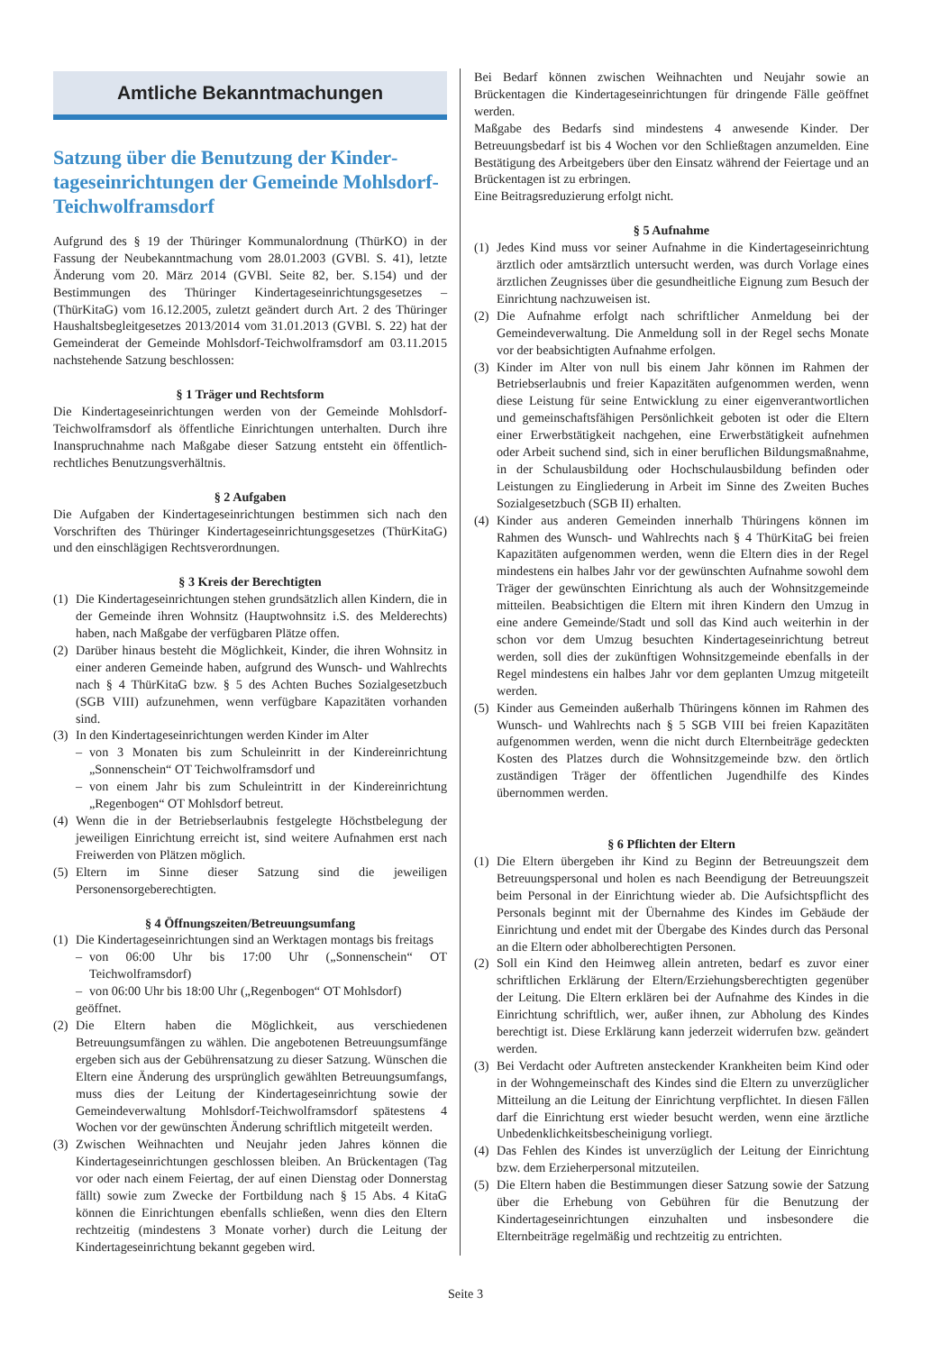Amtliche Bekanntmachungen
Satzung über die Benutzung der Kinder­tageseinrichtungen der Gemeinde Mohlsdorf-Teichwolframsdorf
Aufgrund des § 19 der Thüringer Kommunalordnung (ThürKO) in der Fassung der Neubekanntmachung vom 28.01.2003 (GVBl. S. 41), letzte Änderung vom 20. März 2014 (GVBl. Seite 82, ber. S.154) und der Bestimmungen des Thüringer Kindertageseinrichtungsgesetzes – (ThürKitaG) vom 16.12.2005, zuletzt geändert durch Art. 2 des Thüringer Haushaltsbegleitgesetzes 2013/2014 vom 31.01.2013 (GVBl. S. 22) hat der Gemeinderat der Gemeinde Mohlsdorf-Teichwolframsdorf am 03.11.2015 nachstehende Satzung beschlossen:
§ 1 Träger und Rechtsform
Die Kindertageseinrichtungen werden von der Gemeinde Mohlsdorf-Teichwolframsdorf als öffentliche Einrichtungen unterhalten. Durch ihre Inanspruchnahme nach Maßgabe dieser Satzung entsteht ein öffentlich-rechtliches Benutzungsverhältnis.
§ 2 Aufgaben
Die Aufgaben der Kindertageseinrichtungen bestimmen sich nach den Vorschriften des Thüringer Kindertageseinrichtungsgesetzes (ThürKitaG) und den einschlägigen Rechtsverordnungen.
§ 3 Kreis der Berechtigten
(1)
Die Kindertageseinrichtungen stehen grundsätzlich allen Kindern, die in der Gemeinde ihren Wohnsitz (Hauptwohnsitz i.S. des Melderechts) haben, nach Maßgabe der verfügbaren Plätze offen.
(2)
Darüber hinaus besteht die Möglichkeit, Kinder, die ihren Wohnsitz in einer anderen Gemeinde haben, aufgrund des Wunsch- und Wahlrechts nach § 4 ThürKitaG bzw. § 5 des Achten Buches Sozialgesetzbuch (SGB VIII) aufzunehmen, wenn verfügbare Kapazitäten vorhanden sind.
(3)
In den Kindertageseinrichtungen werden Kinder im Alter
– von 3 Monaten bis zum Schuleinritt in der Kindereinrichtung „Sonnenschein“ OT Teichwolframsdorf und
– von einem Jahr bis zum Schuleintritt in der Kindereinrichtung „Regenbogen“ OT Mohlsdorf betreut.
(4)
Wenn die in der Betriebserlaubnis festgelegte Höchstbelegung der jeweiligen Einrichtung erreicht ist, sind weitere Aufnahmen erst nach Freiwerden von Plätzen möglich.
(5)
Eltern im Sinne dieser Satzung sind die jeweiligen Personensorgeberechtigten.
§ 4 Öffnungszeiten/Betreuungsumfang
(1)
Die Kindertageseinrichtungen sind an Werktagen montags bis freitags
– von 06:00 Uhr bis 17:00 Uhr („Sonnenschein“ OT Teichwolframsdorf)
– von 06:00 Uhr bis 18:00 Uhr („Regenbogen“ OT Mohlsdorf)
geöffnet.
(2)
Die Eltern haben die Möglichkeit, aus verschiedenen Betreuungsumfängen zu wählen. Die angebotenen Betreuungsumfänge ergeben sich aus der Gebührensatzung zu dieser Satzung. Wünschen die Eltern eine Änderung des ursprünglich gewählten Betreuungsumfangs, muss dies der Leitung der Kindertageseinrichtung sowie der Gemeindeverwaltung Mohlsdorf-Teichwolframsdorf spätestens 4 Wochen vor der gewünschten Änderung schriftlich mitgeteilt werden.
(3)
Zwischen Weihnachten und Neujahr jeden Jahres können die Kindertageseinrichtungen geschlossen bleiben. An Brückentagen (Tag vor oder nach einem Feiertag, der auf einen Dienstag oder Donnerstag fällt) sowie zum Zwecke der Fortbildung nach § 15 Abs. 4 KitaG können die Einrichtungen ebenfalls schließen, wenn dies den Eltern rechtzeitig (mindestens 3 Monate vorher) durch die Leitung der Kindertageseinrichtung bekannt gegeben wird.
Bei Bedarf können zwischen Weihnachten und Neujahr sowie an Brückentagen die Kindertageseinrichtungen für dringende Fälle geöffnet werden.
Maßgabe des Bedarfs sind mindestens 4 anwesende Kinder. Der Betreuungsbedarf ist bis 4 Wochen vor den Schließtagen anzumelden. Eine Bestätigung des Arbeitgebers über den Einsatz während der Feiertage und an Brückentagen ist zu erbringen.
Eine Beitragsreduzierung erfolgt nicht.
§ 5 Aufnahme
(1)
Jedes Kind muss vor seiner Aufnahme in die Kindertageseinrichtung ärztlich oder amtsärztlich untersucht werden, was durch Vorlage eines ärztlichen Zeugnisses über die gesundheitliche Eignung zum Besuch der Einrichtung nachzuweisen ist.
(2)
Die Aufnahme erfolgt nach schriftlicher Anmeldung bei der Gemeindeverwaltung. Die Anmeldung soll in der Regel sechs Monate vor der beabsichtigten Aufnahme erfolgen.
(3)
Kinder im Alter von null bis einem Jahr können im Rahmen der Betriebserlaubnis und freier Kapazitäten aufgenommen werden, wenn diese Leistung für seine Entwicklung zu einer eigenverantwortlichen und gemeinschaftsfähigen Persönlichkeit geboten ist oder die Eltern einer Erwerbstätigkeit nachgehen, eine Erwerbstätigkeit aufnehmen oder Arbeit suchend sind, sich in einer beruflichen Bildungsmaßnahme, in der Schulausbildung oder Hochschulausbildung befinden oder Leistungen zu Eingliederung in Arbeit im Sinne des Zweiten Buches Sozialgesetzbuch (SGB II) erhalten.
(4)
Kinder aus anderen Gemeinden innerhalb Thüringens können im Rahmen des Wunsch- und Wahlrechts nach § 4 ThürKitaG bei freien Kapazitäten aufgenommen werden, wenn die Eltern dies in der Regel mindestens ein halbes Jahr vor der gewünschten Aufnahme sowohl dem Träger der gewünschten Einrichtung als auch der Wohnsitzgemeinde mitteilen. Beabsichtigen die Eltern mit ihren Kindern den Umzug in eine andere Gemeinde/Stadt und soll das Kind auch weiterhin in der schon vor dem Umzug besuchten Kindertageseinrichtung betreut werden, soll dies der zukünftigen Wohnsitzgemeinde ebenfalls in der Regel mindestens ein halbes Jahr vor dem geplanten Umzug mitgeteilt werden.
(5)
Kinder aus Gemeinden außerhalb Thüringens können im Rahmen des Wunsch- und Wahlrechts nach § 5 SGB VIII bei freien Kapazitäten aufgenommen werden, wenn die nicht durch Elternbeiträge gedeckten Kosten des Platzes durch die Wohnsitzgemeinde bzw. den örtlich zuständigen Träger der öffentlichen Jugendhilfe des Kindes übernommen werden.
§ 6 Pflichten der Eltern
(1)
Die Eltern übergeben ihr Kind zu Beginn der Betreuungszeit dem Betreuungspersonal und holen es nach Beendigung der Betreuungszeit beim Personal in der Einrichtung wieder ab. Die Aufsichtspflicht des Personals beginnt mit der Übernahme des Kindes im Gebäude der Einrichtung und endet mit der Übergabe des Kindes durch das Personal an die Eltern oder abholberechtigten Personen.
(2)
Soll ein Kind den Heimweg allein antreten, bedarf es zuvor einer schriftlichen Erklärung der Eltern/Erziehungsberechtigten gegenüber der Leitung. Die Eltern erklären bei der Aufnahme des Kindes in die Einrichtung schriftlich, wer, außer ihnen, zur Abholung des Kindes berechtigt ist. Diese Erklärung kann jederzeit widerrufen bzw. geändert werden.
(3)
Bei Verdacht oder Auftreten ansteckender Krankheiten beim Kind oder in der Wohngemeinschaft des Kindes sind die Eltern zu unverzüglicher Mitteilung an die Leitung der Einrichtung verpflichtet. In diesen Fällen darf die Einrichtung erst wieder besucht werden, wenn eine ärztliche Unbedenklichkeitsbescheinigung vorliegt.
(4)
Das Fehlen des Kindes ist unverzüglich der Leitung der Einrichtung bzw. dem Erzieherpersonal mitzuteilen.
(5)
Die Eltern haben die Bestimmungen dieser Satzung sowie der Satzung über die Erhebung von Gebühren für die Benutzung der Kindertageseinrichtungen einzuhalten und insbesondere die Elternbeiträge regelmäßig und rechtzeitig zu entrichten.
Seite 3